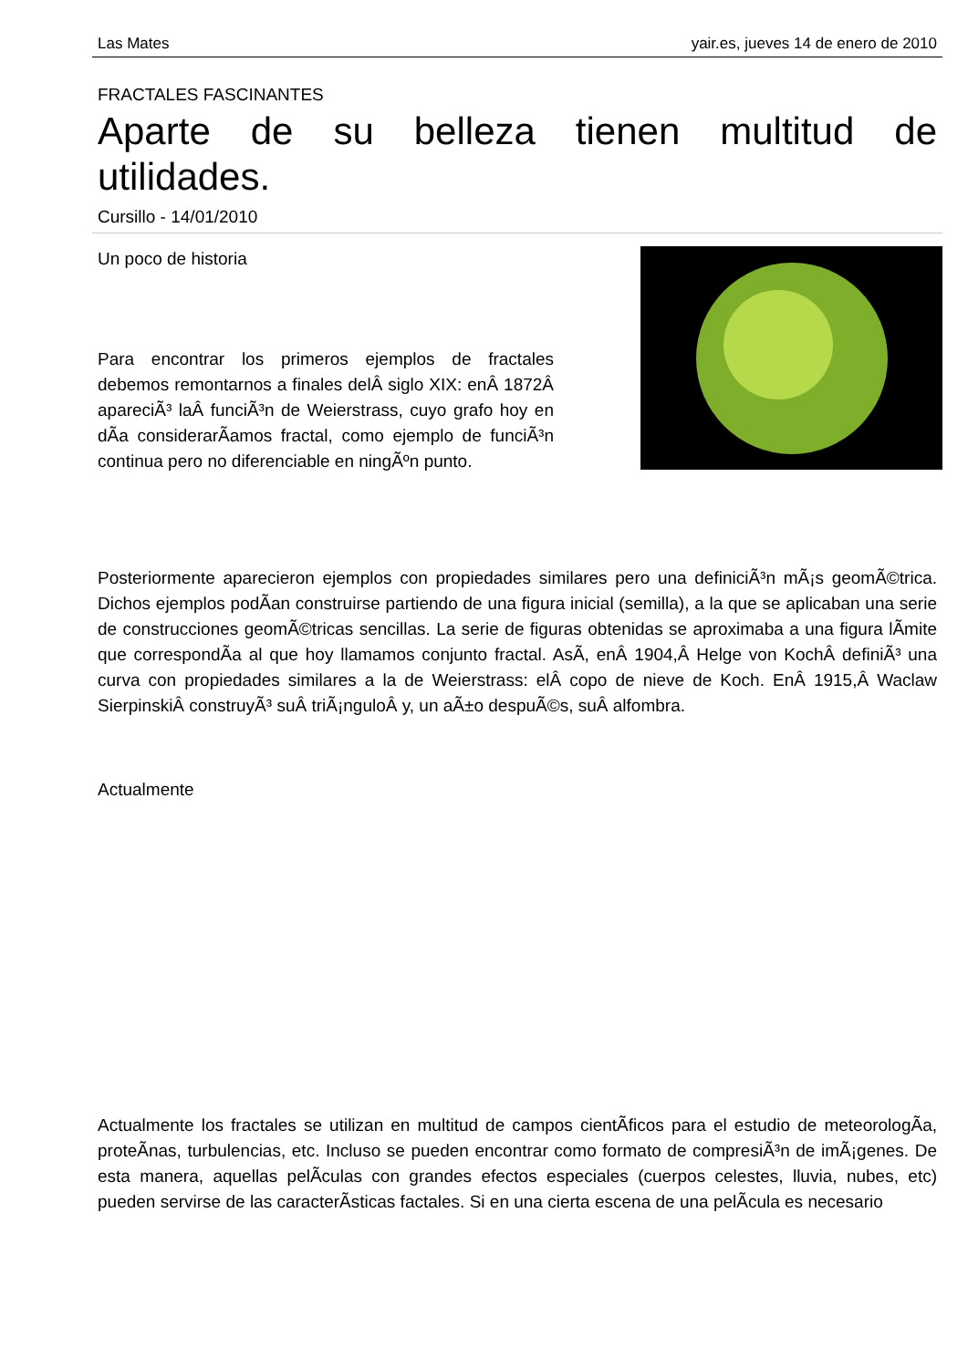Las Mates yair.es, jueves 14 de enero de 2010
FRACTALES FASCINANTES
Aparte de su belleza tienen multitud de utilidades.
Cursillo - 14/01/2010
Un poco de historia
Para encontrar los primeros ejemplos de fractales debemos remontarnos a finales delÂ siglo XIX: enÂ 1872Â apareciÃ³ laÂ funciÃ³n de Weierstrass, cuyo grafo hoy en dÃ­a considerarÃ­amos fractal, como ejemplo de funciÃ³n continua pero no diferenciable en ningÃºn punto.
Posteriormente aparecieron ejemplos con propiedades similares pero una definiciÃ³n mÃ¡s geomÃ©trica. Dichos ejemplos podÃ­an construirse partiendo de una figura inicial (semilla), a la que se aplicaban una serie de construcciones geomÃ©tricas sencillas. La serie de figuras obtenidas se aproximaba a una figura lÃ­mite que correspondÃ­a al que hoy llamamos conjunto fractal. AsÃ­, enÂ 1904,Â Helge von KochÂ definiÃ³ una curva con propiedades similares a la de Weierstrass: elÂ copo de nieve de Koch. EnÂ 1915,Â Waclaw SierpinskiÂ construyÃ³ suÂ triÃ¡nguloÂ y, un aÃ±o despuÃ©s, suÂ alfombra.
Actualmente
Actualmente los fractales se utilizan en multitud de campos cientÃ­ficos para el estudio de meteorologÃ­a, proteÃ­nas, turbulencias, etc. Incluso se pueden encontrar como formato de compresiÃ³n de imÃ¡genes. De esta manera, aquellas pelÃ­culas con grandes efectos especiales (cuerpos celestes, lluvia, nubes, etc) pueden servirse de las caracterÃ­sticas factales. Si en una cierta escena de una pelÃ­cula es necesario